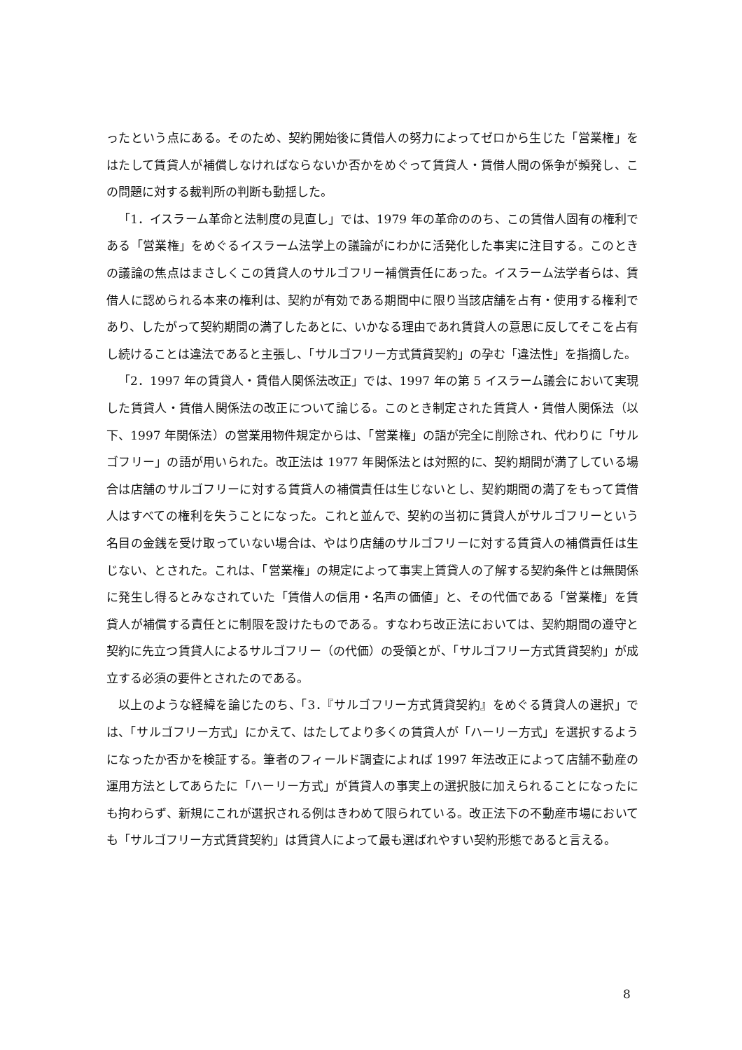ったという点にある。そのため、契約開始後に賃借人の努力によってゼロから生じた「営業権」をはたして賃貸人が補償しなければならないか否かをめぐって賃貸人・賃借人間の係争が頻発し、この問題に対する裁判所の判断も動揺した。
「1．イスラーム革命と法制度の見直し」では、1979 年の革命ののち、この賃借人固有の権利である「営業権」をめぐるイスラーム法学上の議論がにわかに活発化した事実に注目する。このときの議論の焦点はまさしくこの賃貸人のサルゴフリー補償責任にあった。イスラーム法学者らは、賃借人に認められる本来の権利は、契約が有効である期間中に限り当該店舗を占有・使用する権利であり、したがって契約期間の満了したあとに、いかなる理由であれ賃貸人の意思に反してそこを占有し続けることは違法であると主張し、「サルゴフリー方式賃貸契約」の孕む「違法性」を指摘した。
「2．1997 年の賃貸人・賃借人関係法改正」では、1997 年の第 5 イスラーム議会において実現した賃貸人・賃借人関係法の改正について論じる。このとき制定された賃貸人・賃借人関係法（以下、1997 年関係法）の営業用物件規定からは、「営業権」の語が完全に削除され、代わりに「サルゴフリー」の語が用いられた。改正法は 1977 年関係法とは対照的に、契約期間が満了している場合は店舗のサルゴフリーに対する賃貸人の補償責任は生じないとし、契約期間の満了をもって賃借人はすべての権利を失うことになった。これと並んで、契約の当初に賃貸人がサルゴフリーという名目の金銭を受け取っていない場合は、やはり店舗のサルゴフリーに対する賃貸人の補償責任は生じない、とされた。これは、「営業権」の規定によって事実上賃貸人の了解する契約条件とは無関係に発生し得るとみなされていた「賃借人の信用・名声の価値」と、その代価である「営業権」を賃貸人が補償する責任とに制限を設けたものである。すなわち改正法においては、契約期間の遵守と契約に先立つ賃貸人によるサルゴフリー（の代価）の受領とが、「サルゴフリー方式賃貸契約」が成立する必須の要件とされたのである。
以上のような経緯を論じたのち、「3．『サルゴフリー方式賃貸契約』をめぐる賃貸人の選択」では、「サルゴフリー方式」にかえて、はたしてより多くの賃貸人が「ハーリー方式」を選択するようになったか否かを検証する。筆者のフィールド調査によれば 1997 年法改正によって店舗不動産の運用方法としてあらたに「ハーリー方式」が賃貸人の事実上の選択肢に加えられることになったにも拘わらず、新規にこれが選択される例はきわめて限られている。改正法下の不動産市場においても「サルゴフリー方式賃貸契約」は賃貸人によって最も選ばれやすい契約形態であると言える。
8